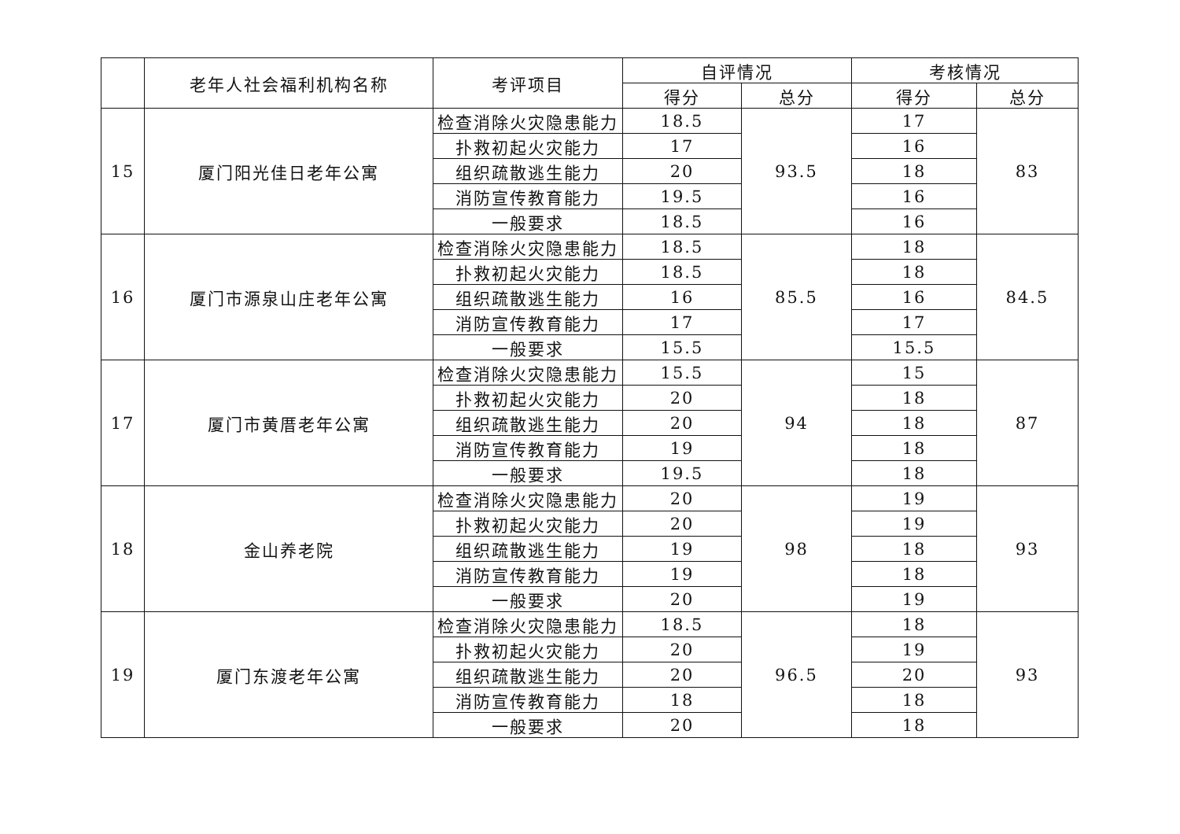| | 老年人社会福利机构名称 | 考评项目 | 自评情况 | | 考核情况 | |
| --- | --- | --- | --- | --- | --- | --- |
| | | | 得分 | 总分 | 得分 | 总分 |
| 15 | 厦门阳光佳日老年公寓 | 检查消除火灾隐患能力 | 18.5 | 93.5 | 17 | 83 |
| | | 扑救初起火灾能力 | 17 | | 16 | |
| | | 组织疏散逃生能力 | 20 | | 18 | |
| | | 消防宣传教育能力 | 19.5 | | 16 | |
| | | 一般要求 | 18.5 | | 16 | |
| 16 | 厦门市源泉山庄老年公寓 | 检查消除火灾隐患能力 | 18.5 | 85.5 | 18 | 84.5 |
| | | 扑救初起火灾能力 | 18.5 | | 18 | |
| | | 组织疏散逃生能力 | 16 | | 16 | |
| | | 消防宣传教育能力 | 17 | | 17 | |
| | | 一般要求 | 15.5 | | 15.5 | |
| 17 | 厦门市黄厝老年公寓 | 检查消除火灾隐患能力 | 15.5 | 94 | 15 | 87 |
| | | 扑救初起火灾能力 | 20 | | 18 | |
| | | 组织疏散逃生能力 | 20 | | 18 | |
| | | 消防宣传教育能力 | 19 | | 18 | |
| | | 一般要求 | 19.5 | | 18 | |
| 18 | 金山养老院 | 检查消除火灾隐患能力 | 20 | 98 | 19 | 93 |
| | | 扑救初起火灾能力 | 20 | | 19 | |
| | | 组织疏散逃生能力 | 19 | | 18 | |
| | | 消防宣传教育能力 | 19 | | 18 | |
| | | 一般要求 | 20 | | 19 | |
| 19 | 厦门东渡老年公寓 | 检查消除火灾隐患能力 | 18.5 | 96.5 | 18 | 93 |
| | | 扑救初起火灾能力 | 20 | | 19 | |
| | | 组织疏散逃生能力 | 20 | | 20 | |
| | | 消防宣传教育能力 | 18 | | 18 | |
| | | 一般要求 | 20 | | 18 | |